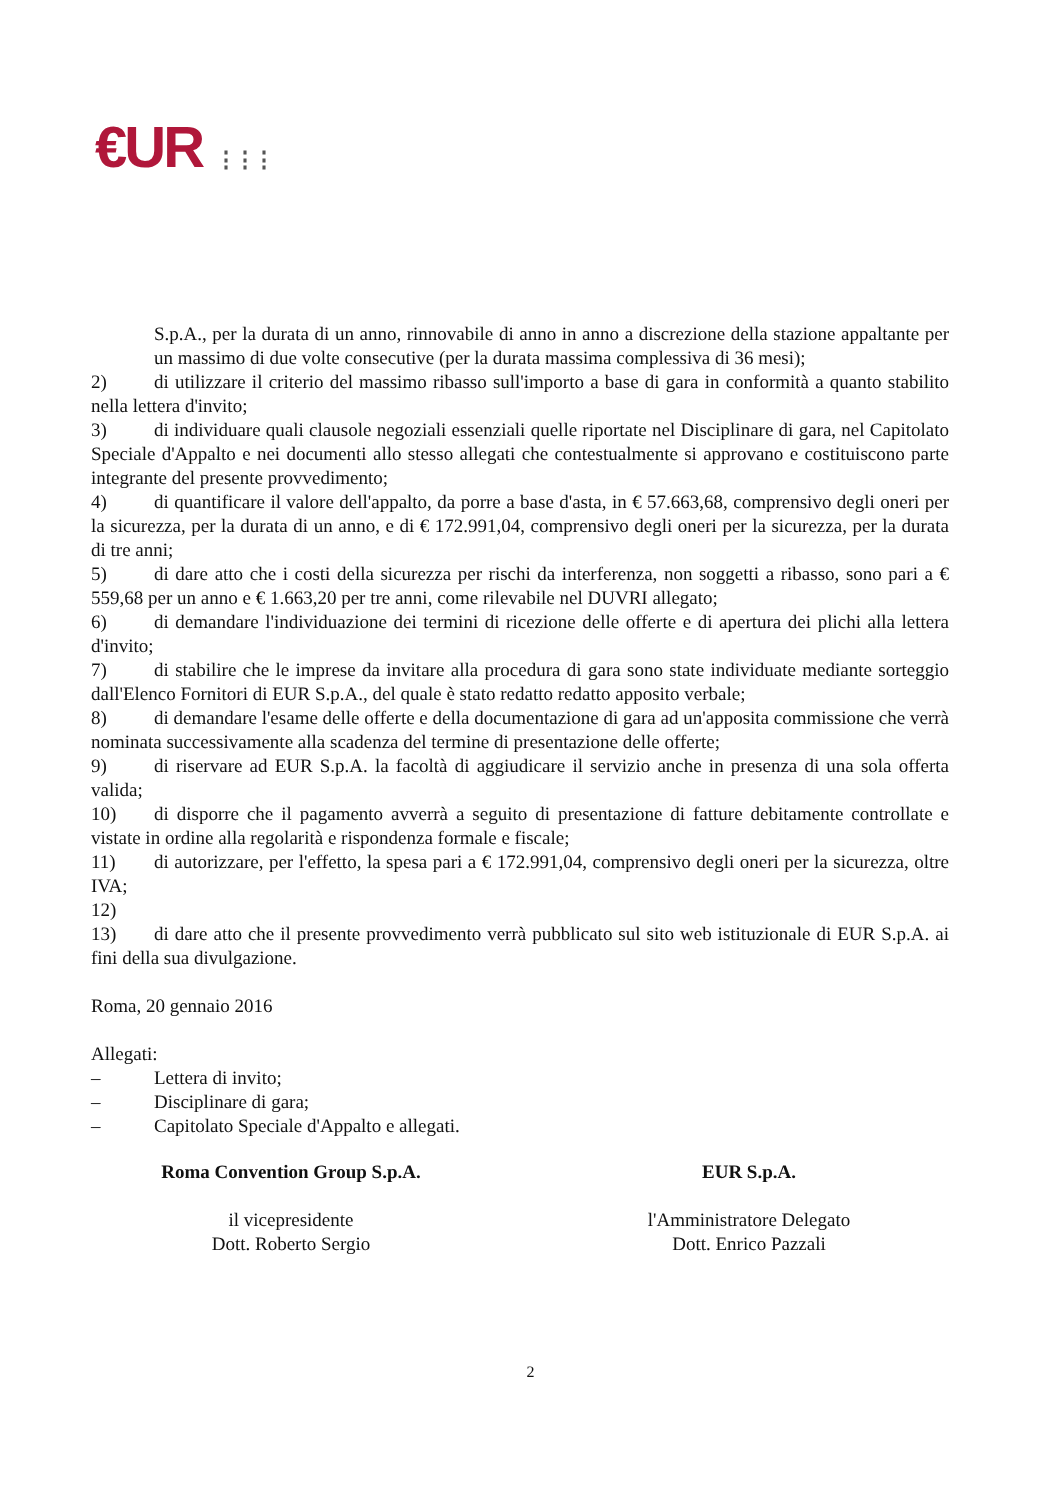€UR ⋮⋮⋮
S.p.A., per la durata di un anno, rinnovabile di anno in anno a discrezione della stazione appaltante per un massimo di due volte consecutive (per la durata massima complessiva di 36 mesi);
2) di utilizzare il criterio del massimo ribasso sull'importo a base di gara in conformità a quanto stabilito nella lettera d'invito;
3) di individuare quali clausole negoziali essenziali quelle riportate nel Disciplinare di gara, nel Capitolato Speciale d'Appalto e nei documenti allo stesso allegati che contestualmente si approvano e costituiscono parte integrante del presente provvedimento;
4) di quantificare il valore dell'appalto, da porre a base d'asta, in € 57.663,68, comprensivo degli oneri per la sicurezza, per la durata di un anno, e di € 172.991,04, comprensivo degli oneri per la sicurezza, per la durata di tre anni;
5) di dare atto che i costi della sicurezza per rischi da interferenza, non soggetti a ribasso, sono pari a € 559,68 per un anno e € 1.663,20 per tre anni, come rilevabile nel DUVRI allegato;
6) di demandare l'individuazione dei termini di ricezione delle offerte e di apertura dei plichi alla lettera d'invito;
7) di stabilire che le imprese da invitare alla procedura di gara sono state individuate mediante sorteggio dall'Elenco Fornitori di EUR S.p.A., del quale è stato redatto redatto apposito verbale;
8) di demandare l'esame delle offerte e della documentazione di gara ad un'apposita commissione che verrà nominata successivamente alla scadenza del termine di presentazione delle offerte;
9) di riservare ad EUR S.p.A. la facoltà di aggiudicare il servizio anche in presenza di una sola offerta valida;
10) di disporre che il pagamento avverrà a seguito di presentazione di fatture debitamente controllate e vistate in ordine alla regolarità e rispondenza formale e fiscale;
11) di autorizzare, per l'effetto, la spesa pari a € 172.991,04, comprensivo degli oneri per la sicurezza, oltre IVA;
12)
13) di dare atto che il presente provvedimento verrà pubblicato sul sito web istituzionale di EUR S.p.A. ai fini della sua divulgazione.
Roma, 20 gennaio 2016
Allegati:
– Lettera di invito;
– Disciplinare di gara;
– Capitolato Speciale d'Appalto e allegati.
Roma Convention Group S.p.A.
il vicepresidente
Dott. Roberto Sergio
EUR S.p.A.
l'Amministratore Delegato
Dott. Enrico Pazzali
2